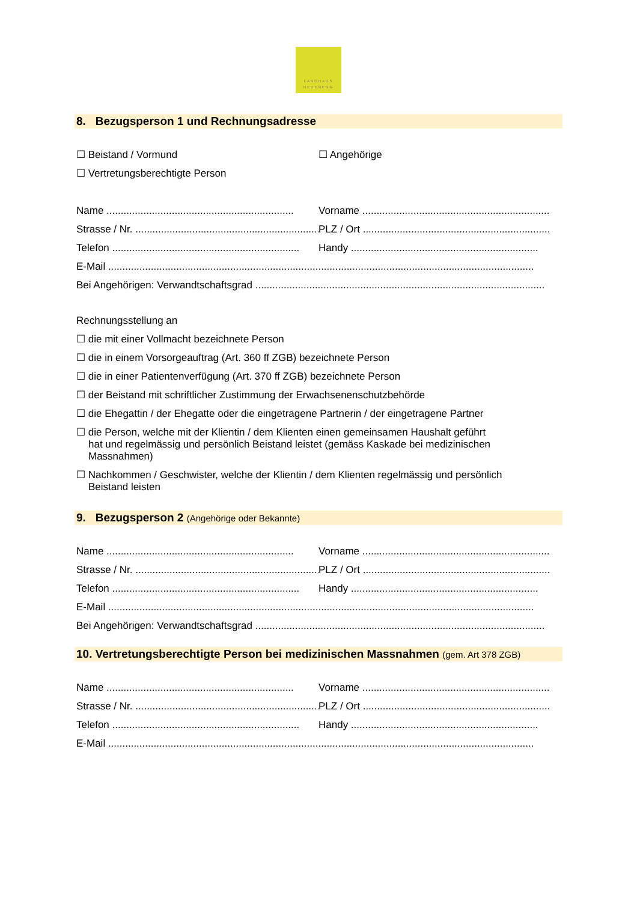LANDHAUS
NEUENEGG
8. Bezugsperson 1 und Rechnungsadresse
☐ Beistand / Vormund ☐ Angehörige
☐ Vertretungsberechtigte Person
Name .................................................................. Vorname ..................................................................
Strasse / Nr. .................................................................. PLZ / Ort ..................................................................
Telefon .................................................................. Handy ..................................................................
E-Mail ......................................................................................................................................................
Bei Angehörigen: Verwandtschaftsgrad ......................................................................................................
Rechnungsstellung an
☐ die mit einer Vollmacht bezeichnete Person
☐ die in einem Vorsorgeauftrag (Art. 360 ff ZGB) bezeichnete Person
☐ die in einer Patientenverfügung (Art. 370 ff ZGB) bezeichnete Person
☐ der Beistand mit schriftlicher Zustimmung der Erwachsenenschutzbehörde
☐ die Ehegattin / der Ehegatte oder die eingetragene Partnerin / der eingetragene Partner
☐ die Person, welche mit der Klientin / dem Klienten einen gemeinsamen Haushalt geführt
hat und regelmässig und persönlich Beistand leistet (gemäss Kaskade bei medizinischen
Massnahmen)
☐ Nachkommen / Geschwister, welche der Klientin / dem Klienten regelmässig und persönlich
Beistand leisten
9. Bezugsperson 2 (Angehörige oder Bekannte)
Name .................................................................. Vorname ..................................................................
Strasse / Nr. .................................................................. PLZ / Ort ..................................................................
Telefon .................................................................. Handy ..................................................................
E-Mail ......................................................................................................................................................
Bei Angehörigen: Verwandtschaftsgrad ......................................................................................................
10. Vertretungsberechtigte Person bei medizinischen Massnahmen (gem. Art 378 ZGB)
Name .................................................................. Vorname ..................................................................
Strasse / Nr. .................................................................. PLZ / Ort ..................................................................
Telefon .................................................................. Handy ..................................................................
E-Mail ......................................................................................................................................................